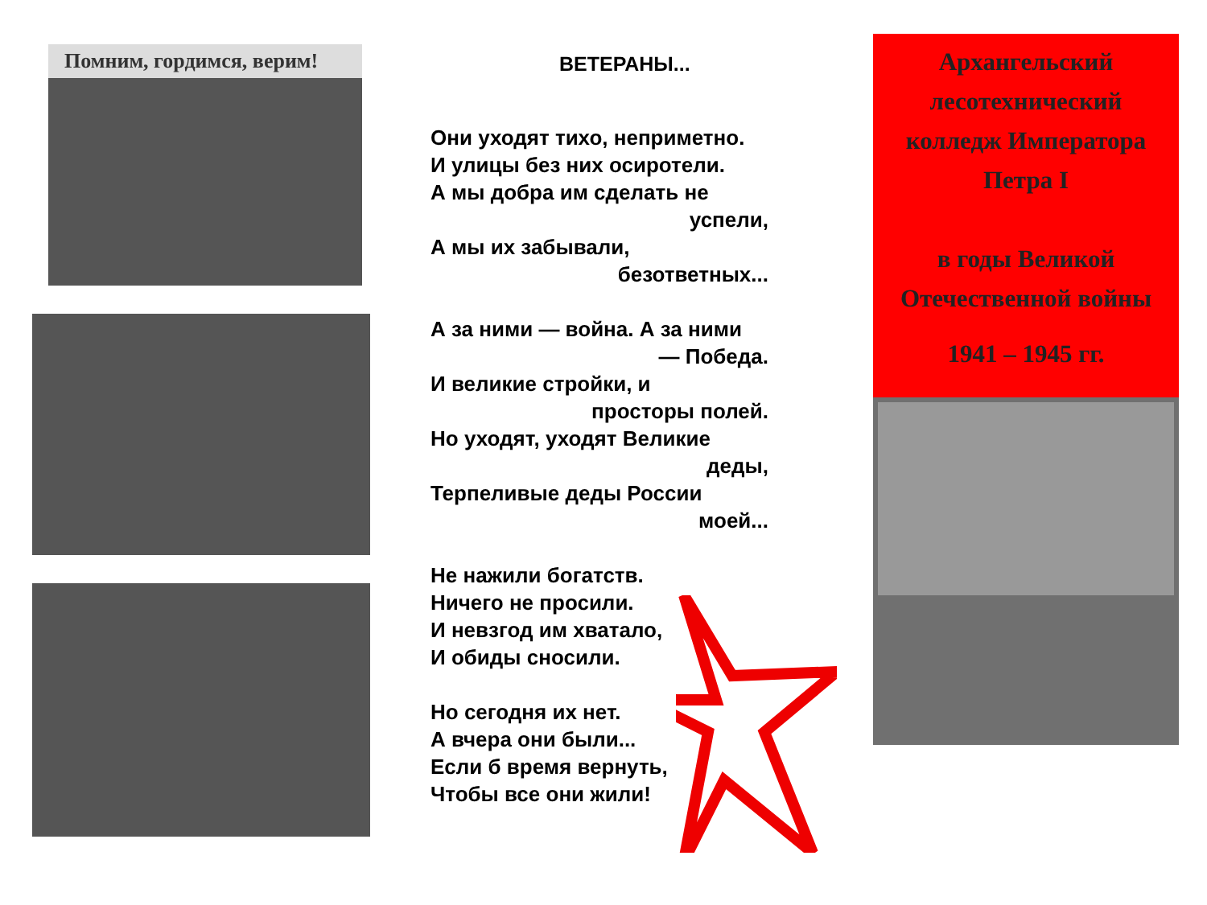Помним, гордимся, верим!
ВЕТЕРАНЫ...
Они уходят тихо, неприметно.
И улицы без них осиротели.
А мы добра им сделать не
успели,
А мы их забывали,
безответных...
А за ними — война. А за ними
— Победа.
И великие стройки, и
просторы полей.
Но уходят, уходят Великие
деды,
Терпеливые деды России
моей...
Не нажили богатств.
Ничего не просили.
И невзгод им хватало,
И обиды сносили.
Но сегодня их нет.
А вчера они были...
Если б время вернуть,
Чтобы все они жили!
Архангельский лесотехнический колледж Императора Петра I
в годы Великой Отечественной войны
1941 – 1945 гг.